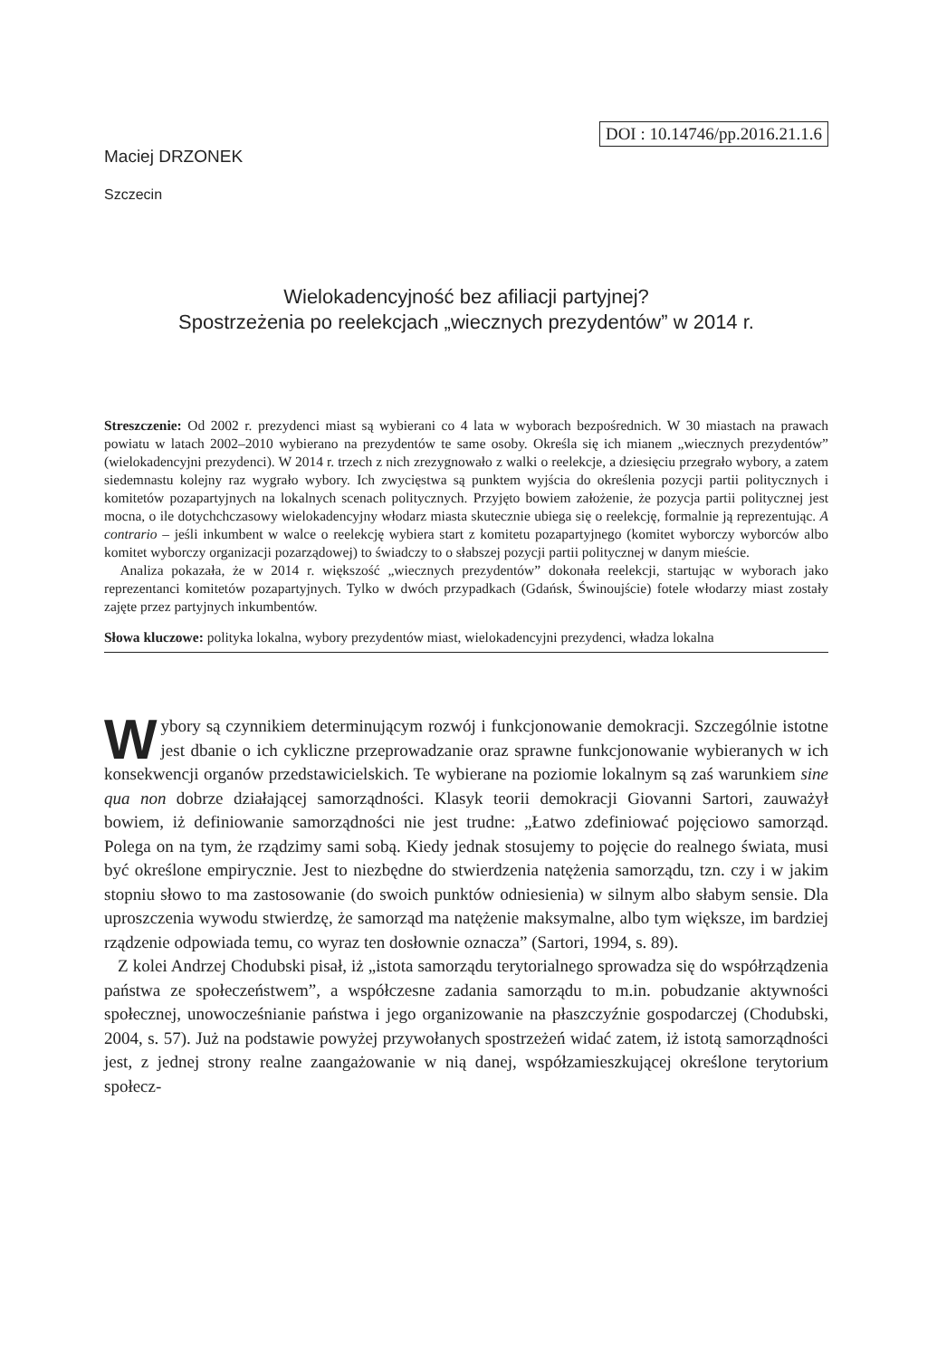DOI : 10.14746/pp.2016.21.1.6
Maciej DRZONEK
Szczecin
Wielokadencyjność bez afiliacji partyjnej?
Spostrzeżenia po reelekcjach „wiecznych prezydentów” w 2014 r.
Streszczenie: Od 2002 r. prezydenci miast są wybierani co 4 lata w wyborach bezpośrednich. W 30 miastach na prawach powiatu w latach 2002–2010 wybierano na prezydentów te same osoby. Określa się ich mianem „wiecznych prezydentów” (wielokadencyjni prezydenci). W 2014 r. trzech z nich zrezygnowało z walki o reelekcje, a dziesięciu przegrało wybory, a zatem siedemnastu kolejny raz wygrało wybory. Ich zwycięstwa są punktem wyjścia do określenia pozycji partii politycznych i komitetów pozapartyjnych na lokalnych scenach politycznych. Przyjęto bowiem założenie, że pozycja partii politycznej jest mocna, o ile dotychchczasowy wielokadencyjny włodarz miasta skutecznie ubiega się o reelekcję, formalnie ją reprezentując. A contrario – jeśli inkumbent w walce o reelekcję wybiera start z komitetu pozapartyjnego (komitet wyborczy wyborców albo komitet wyborczy organizacji pozarządowej) to świadczy to o słabszej pozycji partii politycznej w danym mieście.
Analiza pokazała, że w 2014 r. większość „wiecznych prezydentów” dokonała reelekcji, startując w wyborach jako reprezentanci komitetów pozapartyjnych. Tylko w dwóch przypadkach (Gdańsk, Świnoujście) fotele włodarzy miast zostały zajęte przez partyjnych inkumbentów.
Słowa kluczowe: polityka lokalna, wybory prezydentów miast, wielokadencyjni prezydenci, władza lokalna
Wybory są czynnikiem determinującym rozwój i funkcjonowanie demokracji. Szczególnie istotne jest dbanie o ich cykliczne przeprowadzanie oraz sprawne funkcjonowanie wybieranych w ich konsekwencji organów przedstawicielskich. Te wybierane na poziomie lokalnym są zaś warunkiem sine qua non dobrze działającej samorządności. Klasyk teorii demokracji Giovanni Sartori, zauważył bowiem, iż definiowanie samorządności nie jest trudne: „Łatwo zdefiniować pojęciowo samorząd. Polega on na tym, że rządzimy sami sobą. Kiedy jednak stosujemy to pojęcie do realnego świata, musi być określone empirycznie. Jest to niezbędne do stwierdzenia natężenia samorządu, tzn. czy i w jakim stopniu słowo to ma zastosowanie (do swoich punktów odniesienia) w silnym albo słabym sensie. Dla uproszczenia wywodu stwierdzę, że samorząd ma natężenie maksymalne, albo tym większe, im bardziej rządzenie odpowiada temu, co wyraz ten dosłownie oznacza” (Sartori, 1994, s. 89).
Z kolei Andrzej Chodubski pisał, iż „istota samorządu terytorialnego sprowadza się do współrządzenia państwa ze społeczeństwem”, a współczesne zadania samorządu to m.in. pobudzanie aktywności społecznej, unowocześnianie państwa i jego organizowanie na płaszczyźnie gospodarczej (Chodubski, 2004, s. 57). Już na podstawie powyżej przywołanych spostrzeżeń widać zatem, iż istotą samorządności jest, z jednej strony realne zaangażowanie w nią danej, współzamieszkującej określone terytorium społecz-